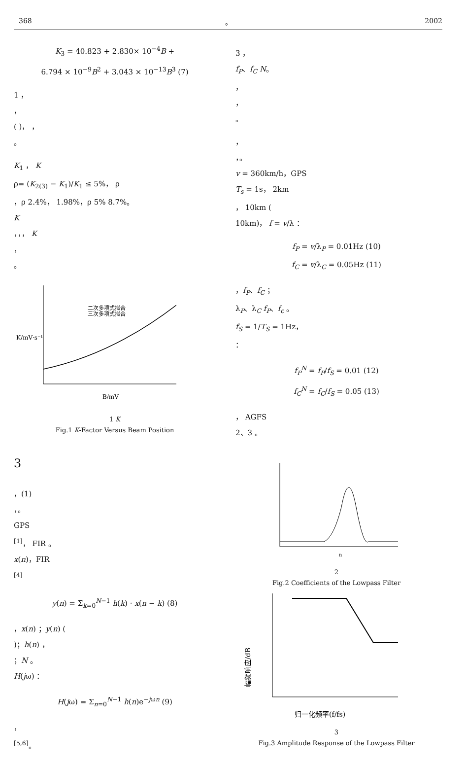368 。 2002
K<sub>3</sub> = 40.823 + 2.830× 10<sup>−4</sup>B +
6.794 × 10<sup>−9</sup>B<sup>2</sup> + 3.043 × 10<sup>−13</sup>B<sup>3</sup> (7)
1 ，
，
( )， ，
。
K<sub>1</sub> ， K
ρ= (K<sub>2(3)</sub> − K<sub>1</sub>)/K<sub>1</sub> ≤ 5%， ρ
，ρ 2.4%， 1.98%，ρ 5% 8.7%。
K
，，， K
，
。
二次多项式拟合
三次多项式拟合
K/mV·s⁻¹
B/mV
1 K
Fig.1 K-Factor Versus Beam Position
3
，(1)
，。
GPS
<sup>[1]</sup>， FIR 。
x(n)，FIR
<sup>[4]</sup>
y(n) = Σ<sub>k=0</sub><sup>N−1</sup> h(k) · x(n − k) (8)
，x(n) ；y(n) (
)；h(n) ，
；N 。
H(jω) ：
H(jω) = Σ<sub>n=0</sub><sup>N−1</sup> h(n)e<sup>−jωn</sup> (9)
，
<sup>[5,6]</sup>。
3 ，
f<sub>P</sub>、f<sub>C</sub> N。
，
，
。
，
，。
v = 360km/h，GPS
T<sub>s</sub> = 1s， 2km
， 10km (
10km)， f = v/λ ：
f<sub>P</sub> = v/λ<sub>P</sub> = 0.01Hz (10)
f<sub>C</sub> = v/λ<sub>C</sub> = 0.05Hz (11)
，f<sub>P</sub>、f<sub>C</sub> ；
λ<sub>P</sub>、λ<sub>C</sub> f<sub>P</sub>、f<sub>c</sub> 。
f<sub>S</sub> = 1/T<sub>S</sub> = 1Hz，
：
f<sub>P</sub><sup>N</sup> = f<sub>P</sub>/f<sub>S</sub> = 0.01 (12)
f<sub>C</sub><sup>N</sup> = f<sub>C</sub>/f<sub>S</sub> = 0.05 (13)
， AGFS
2、3 。
n
2
Fig.2 Coefficients of the Lowpass Filter
归一化频率(f/fs)
幅频响应/dB
3
Fig.3 Amplitude Response of the Lowpass Filter